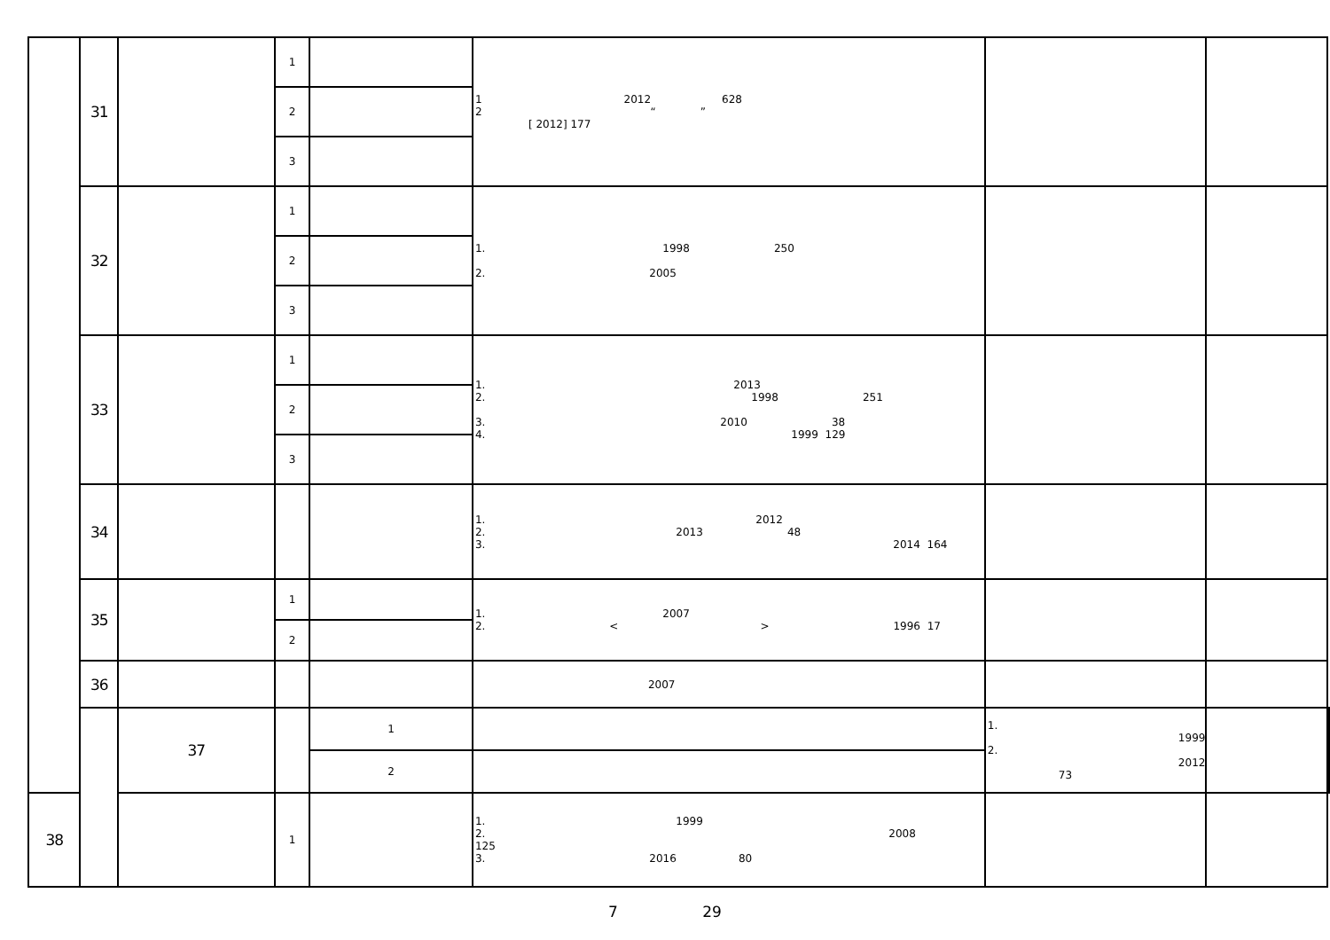| | 31 | | 1 | | 1 2012 628 2 “ ” [ 2012] 177 | | | |
| | | | 2 | | | | | |
| | | | 3 | | | | | |
| | 32 | | 1 | | 1. 1998 250 2. 2005 | | | |
| | | | 2 | | | | | |
| | | | 3 | | | | | |
| | 33 | | 1 | | 1. 2013 2. 1998 251 3. 2010 38 4. 1999 129 | | | |
| | | | 2 | | | | | |
| | | | 3 | | | | | |
| | 34 | | | | 1. 2012 2. 2013 48 3. 2014 164 | | | |
| | 35 | | 1 | | 1. 2007 2. < > 1996 17 | | | |
| | | | 2 | | | | | |
| | 36 | | | | 2007 | | | |
| | | 37 | | 1 | | 1. 1999 2. 2012 73 | | |
| | | | | 2 | | | | |
| 38 | | | 1 | | 1. 1999 2. 2008 125 3. 2016 80 | | | |
7 29